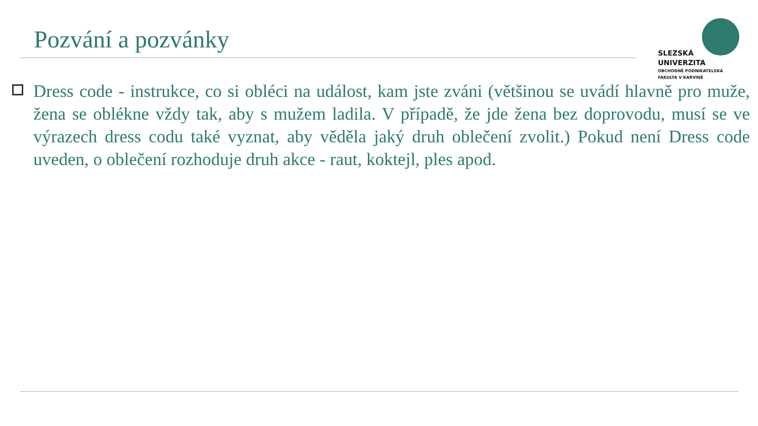Pozvání a pozvánky
SLEZSKÁ
UNIVERZITA
OBCHODNĚ PODNIKATELSKÁ
FAKULTA V KARVINÉ
Dress code - instrukce, co si obléci na událost, kam jste zváni (většinou se uvádí hlavně pro muže, žena se oblékne vždy tak, aby s mužem ladila. V případě, že jde žena bez doprovodu, musí se ve výrazech dress codu také vyznat, aby věděla jaký druh oblečení zvolit.) Pokud není Dress code uveden, o oblečení rozhoduje druh akce - raut, koktejl, ples apod.